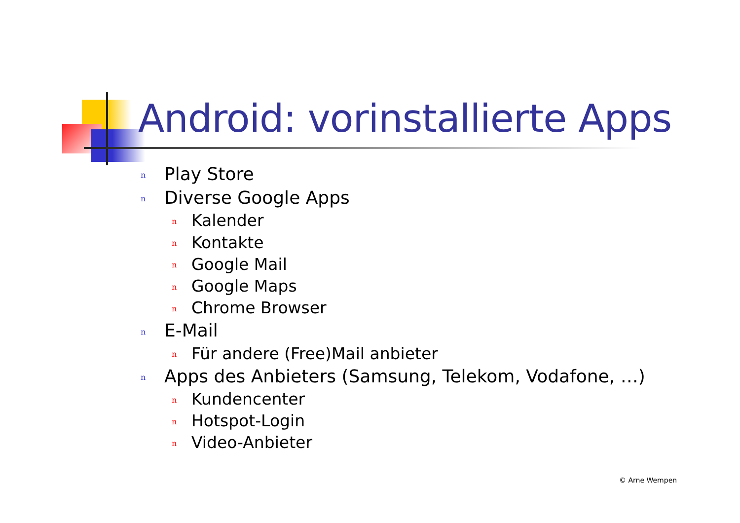Android: vorinstallierte Apps
n Play Store
n Diverse Google Apps
n Kalender
n Kontakte
n Google Mail
n Google Maps
n Chrome Browser
n E-Mail
n Für andere (Free)Mail anbieter
n Apps des Anbieters (Samsung, Telekom, Vodafone, …)
n Kundencenter
n Hotspot-Login
n Video-Anbieter
© Arne Wempen